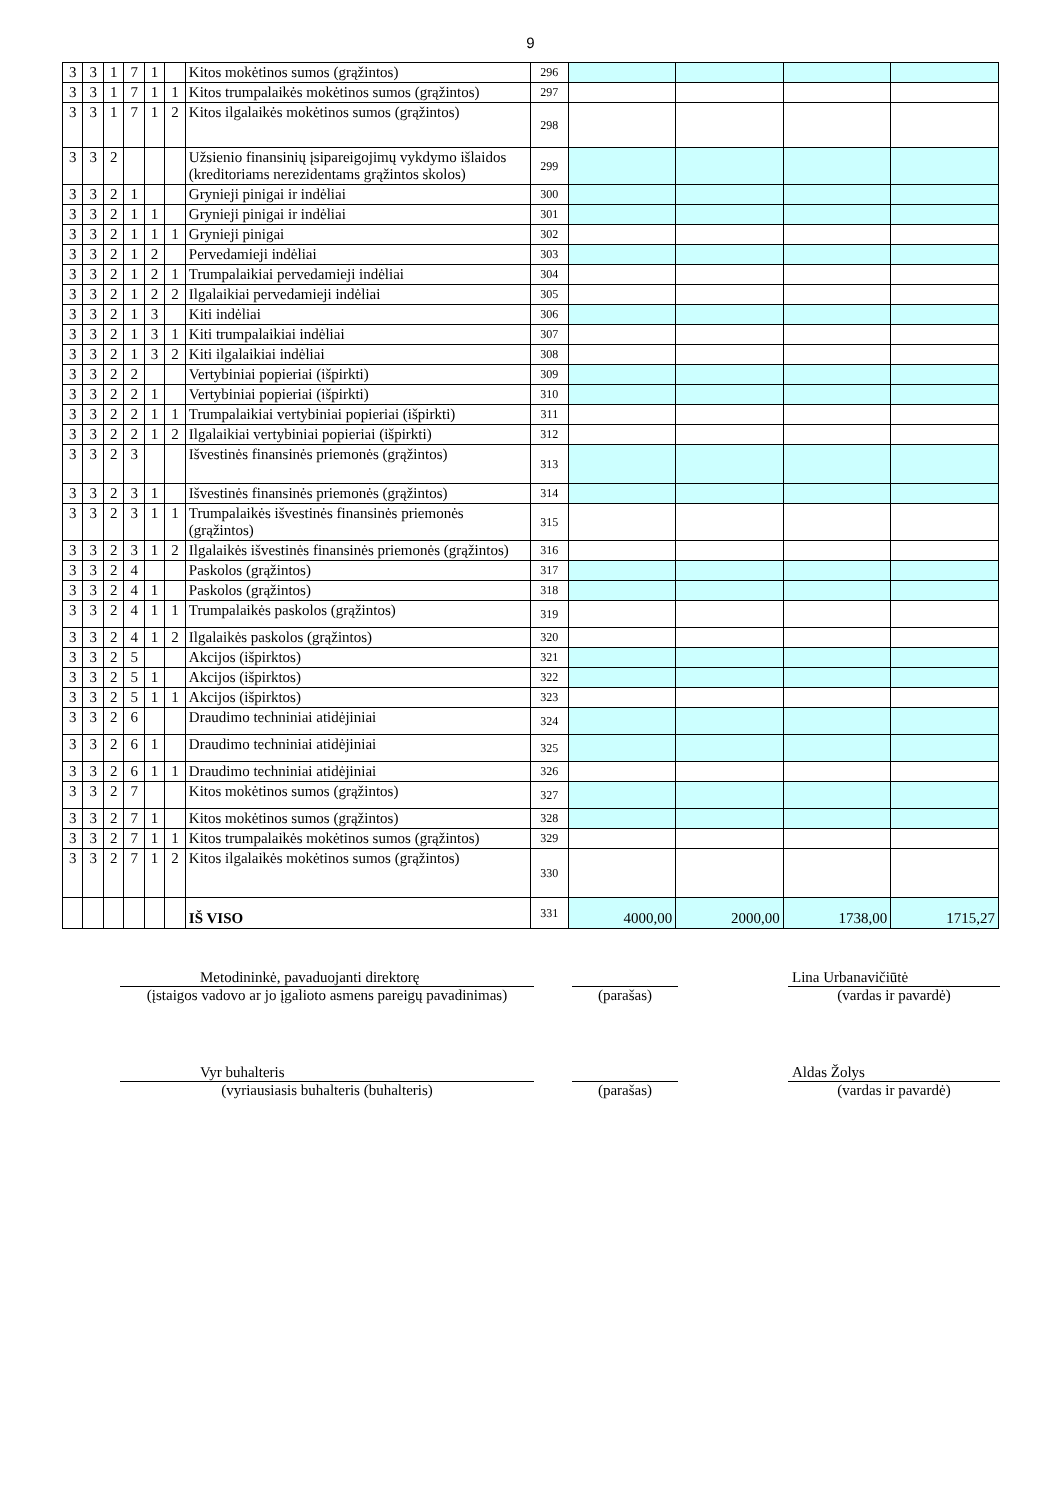9
| 3 | 3 | 1 | 7 | 1 | | Kitos mokėtinos sumos (grąžintos) | 296 | | | | |
| 3 | 3 | 1 | 7 | 1 | 1 | Kitos trumpalaikės mokėtinos sumos (grąžintos) | 297 | | | | |
| 3 | 3 | 1 | 7 | 1 | 2 | Kitos ilgalaikės mokėtinos sumos (grąžintos) | 298 | | | | |
| 3 | 3 | 2 | | | | Užsienio finansinių įsipareigojimų vykdymo išlaidos (kreditoriams nerezidentams grąžintos skolos) | 299 | | | | |
| 3 | 3 | 2 | 1 | | | Grynieji pinigai ir indėliai | 300 | | | | |
| 3 | 3 | 2 | 1 | 1 | | Grynieji pinigai ir indėliai | 301 | | | | |
| 3 | 3 | 2 | 1 | 1 | 1 | Grynieji pinigai | 302 | | | | |
| 3 | 3 | 2 | 1 | 2 | | Pervedamieji indėliai | 303 | | | | |
| 3 | 3 | 2 | 1 | 2 | 1 | Trumpalaikiai pervedamieji indėliai | 304 | | | | |
| 3 | 3 | 2 | 1 | 2 | 2 | Ilgalaikiai pervedamieji indėliai | 305 | | | | |
| 3 | 3 | 2 | 1 | 3 | | Kiti indėliai | 306 | | | | |
| 3 | 3 | 2 | 1 | 3 | 1 | Kiti trumpalaikiai indėliai | 307 | | | | |
| 3 | 3 | 2 | 1 | 3 | 2 | Kiti ilgalaikiai indėliai | 308 | | | | |
| 3 | 3 | 2 | 2 | | | Vertybiniai popieriai (išpirkti) | 309 | | | | |
| 3 | 3 | 2 | 2 | 1 | | Vertybiniai popieriai (išpirkti) | 310 | | | | |
| 3 | 3 | 2 | 2 | 1 | 1 | Trumpalaikiai vertybiniai popieriai (išpirkti) | 311 | | | | |
| 3 | 3 | 2 | 2 | 1 | 2 | Ilgalaikiai vertybiniai popieriai (išpirkti) | 312 | | | | |
| 3 | 3 | 2 | 3 | | | Išvestinės finansinės priemonės (grąžintos) | 313 | | | | |
| 3 | 3 | 2 | 3 | 1 | | Išvestinės finansinės priemonės (grąžintos) | 314 | | | | |
| 3 | 3 | 2 | 3 | 1 | 1 | Trumpalaikės išvestinės finansinės priemonės (grąžintos) | 315 | | | | |
| 3 | 3 | 2 | 3 | 1 | 2 | Ilgalaikės išvestinės finansinės priemonės (grąžintos) | 316 | | | | |
| 3 | 3 | 2 | 4 | | | Paskolos (grąžintos) | 317 | | | | |
| 3 | 3 | 2 | 4 | 1 | | Paskolos (grąžintos) | 318 | | | | |
| 3 | 3 | 2 | 4 | 1 | 1 | Trumpalaikės paskolos (grąžintos) | 319 | | | | |
| 3 | 3 | 2 | 4 | 1 | 2 | Ilgalaikės paskolos (grąžintos) | 320 | | | | |
| 3 | 3 | 2 | 5 | | | Akcijos (išpirktos) | 321 | | | | |
| 3 | 3 | 2 | 5 | 1 | | Akcijos (išpirktos) | 322 | | | | |
| 3 | 3 | 2 | 5 | 1 | 1 | Akcijos (išpirktos) | 323 | | | | |
| 3 | 3 | 2 | 6 | | | Draudimo techniniai atidėjiniai | 324 | | | | |
| 3 | 3 | 2 | 6 | 1 | | Draudimo techniniai atidėjiniai | 325 | | | | |
| 3 | 3 | 2 | 6 | 1 | 1 | Draudimo techniniai atidėjiniai | 326 | | | | |
| 3 | 3 | 2 | 7 | | | Kitos mokėtinos sumos (grąžintos) | 327 | | | | |
| 3 | 3 | 2 | 7 | 1 | | Kitos mokėtinos sumos (grąžintos) | 328 | | | | |
| 3 | 3 | 2 | 7 | 1 | 1 | Kitos trumpalaikės mokėtinos sumos (grąžintos) | 329 | | | | |
| 3 | 3 | 2 | 7 | 1 | 2 | Kitos ilgalaikės mokėtinos sumos (grąžintos) | 330 | | | | |
| | | | | | | IŠ VISO | 331 | 4000,00 | 2000,00 | 1738,00 | 1715,27 |
Metodininkė, pavaduojanti direktorę
(įstaigos vadovo ar jo įgalioto asmens pareigų pavadinimas)
(parašas) Lina Urbanavičiūtė
(vardas ir pavardė)
Vyr buhalteris
(vyriausiasis buhalteris (buhalteris)
(parašas) Aldas Žolys
(vardas ir pavardė)